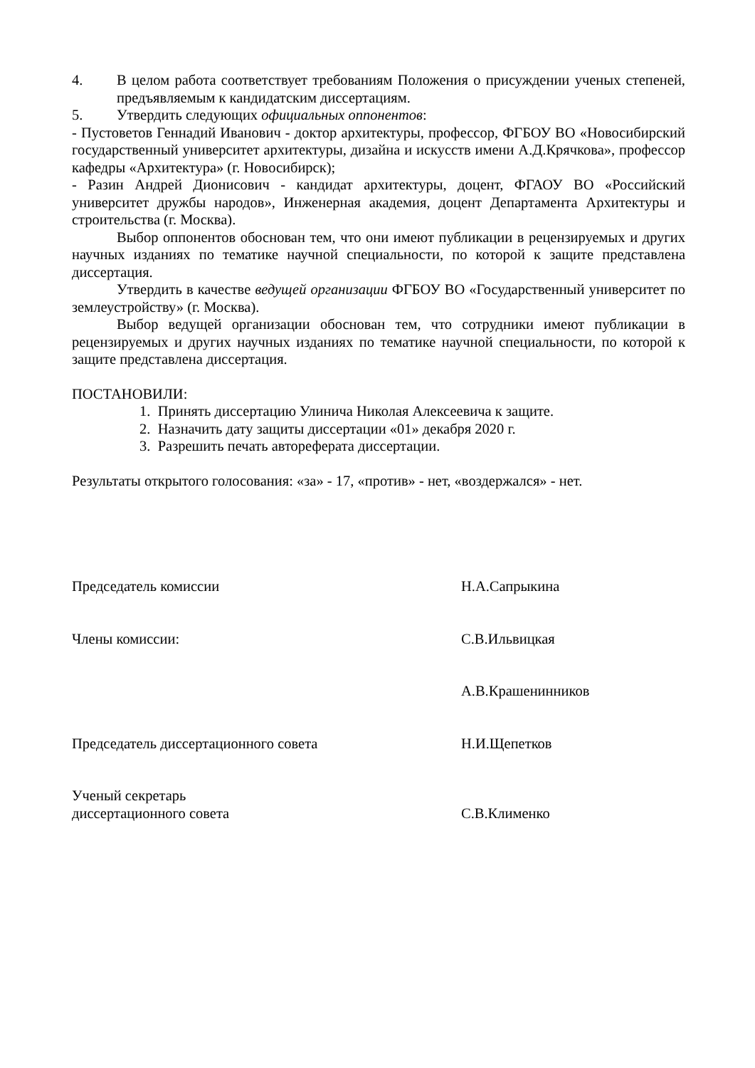4. В целом работа соответствует требованиям Положения о присуждении ученых степеней, предъявляемым к кандидатским диссертациям.
5. Утвердить следующих официальных оппонентов:
- Пустоветов Геннадий Иванович - доктор архитектуры, профессор, ФГБОУ ВО «Новосибирский государственный университет архитектуры, дизайна и искусств имени А.Д.Крячкова», профессор кафедры «Архитектура» (г. Новосибирск);
- Разин Андрей Дионисович - кандидат архитектуры, доцент, ФГАОУ ВО «Российский университет дружбы народов», Инженерная академия, доцент Департамента Архитектуры и строительства (г. Москва).
Выбор оппонентов обоснован тем, что они имеют публикации в рецензируемых и других научных изданиях по тематике научной специальности, по которой к защите представлена диссертация.
Утвердить в качестве ведущей организации ФГБОУ ВО «Государственный университет по землеустройству» (г. Москва).
Выбор ведущей организации обоснован тем, что сотрудники имеют публикации в рецензируемых и других научных изданиях по тематике научной специальности, по которой к защите представлена диссертация.
ПОСТАНОВИЛИ:
1. Принять диссертацию Улинича Николая Алексеевича к защите.
2. Назначить дату защиты диссертации «01» декабря 2020 г.
3. Разрешить печать автореферата диссертации.
Результаты открытого голосования: «за» - 17, «против» - нет, «воздержался» - нет.
Председатель комиссии Н.А.Сапрыкина
Члены комиссии: С.В.Ильвицкая
А.В.Крашенинников
Председатель диссертационного совета Н.И.Щепетков
Ученый секретарь
диссертационного совета
С.В.Клименко